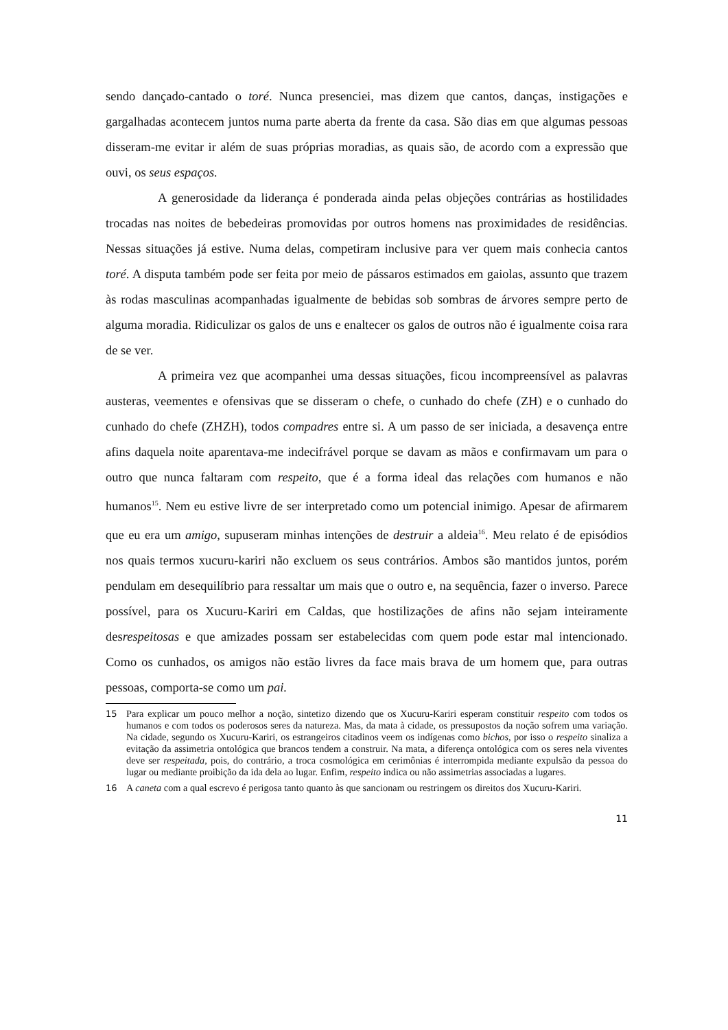sendo dançado-cantado o toré. Nunca presenciei, mas dizem que cantos, danças, instigações e gargalhadas acontecem juntos numa parte aberta da frente da casa. São dias em que algumas pessoas disseram-me evitar ir além de suas próprias moradias, as quais são, de acordo com a expressão que ouvi, os seus espaços.
A generosidade da liderança é ponderada ainda pelas objeções contrárias as hostilidades trocadas nas noites de bebedeiras promovidas por outros homens nas proximidades de residências. Nessas situações já estive. Numa delas, competiram inclusive para ver quem mais conhecia cantos toré. A disputa também pode ser feita por meio de pássaros estimados em gaiolas, assunto que trazem às rodas masculinas acompanhadas igualmente de bebidas sob sombras de árvores sempre perto de alguma moradia. Ridiculizar os galos de uns e enaltecer os galos de outros não é igualmente coisa rara de se ver.
A primeira vez que acompanhei uma dessas situações, ficou incompreensível as palavras austeras, veementes e ofensivas que se disseram o chefe, o cunhado do chefe (ZH) e o cunhado do cunhado do chefe (ZHZH), todos compadres entre si. A um passo de ser iniciada, a desavença entre afins daquela noite aparentava-me indecifrável porque se davam as mãos e confirmavam um para o outro que nunca faltaram com respeito, que é a forma ideal das relações com humanos e não humanos<sup>15</sup>. Nem eu estive livre de ser interpretado como um potencial inimigo. Apesar de afirmarem que eu era um amigo, supuseram minhas intenções de destruir a aldeia<sup>16</sup>. Meu relato é de episódios nos quais termos xucuru-kariri não excluem os seus contrários. Ambos são mantidos juntos, porém pendulam em desequilíbrio para ressaltar um mais que o outro e, na sequência, fazer o inverso. Parece possível, para os Xucuru-Kariri em Caldas, que hostilizações de afins não sejam inteiramente desrespeitosas e que amizades possam ser estabelecidas com quem pode estar mal intencionado. Como os cunhados, os amigos não estão livres da face mais brava de um homem que, para outras pessoas, comporta-se como um pai.
15 Para explicar um pouco melhor a noção, sintetizo dizendo que os Xucuru-Kariri esperam constituir respeito com todos os humanos e com todos os poderosos seres da natureza. Mas, da mata à cidade, os pressupostos da noção sofrem uma variação. Na cidade, segundo os Xucuru-Kariri, os estrangeiros citadinos veem os indígenas como bichos, por isso o respeito sinaliza a evitação da assimetria ontológica que brancos tendem a construir. Na mata, a diferença ontológica com os seres nela viventes deve ser respeitada, pois, do contrário, a troca cosmológica em cerimônias é interrompida mediante expulsão da pessoa do lugar ou mediante proibição da ida dela ao lugar. Enfim, respeito indica ou não assimetrias associadas a lugares.
16 A caneta com a qual escrevo é perigosa tanto quanto às que sancionam ou restringem os direitos dos Xucuru-Kariri.
11